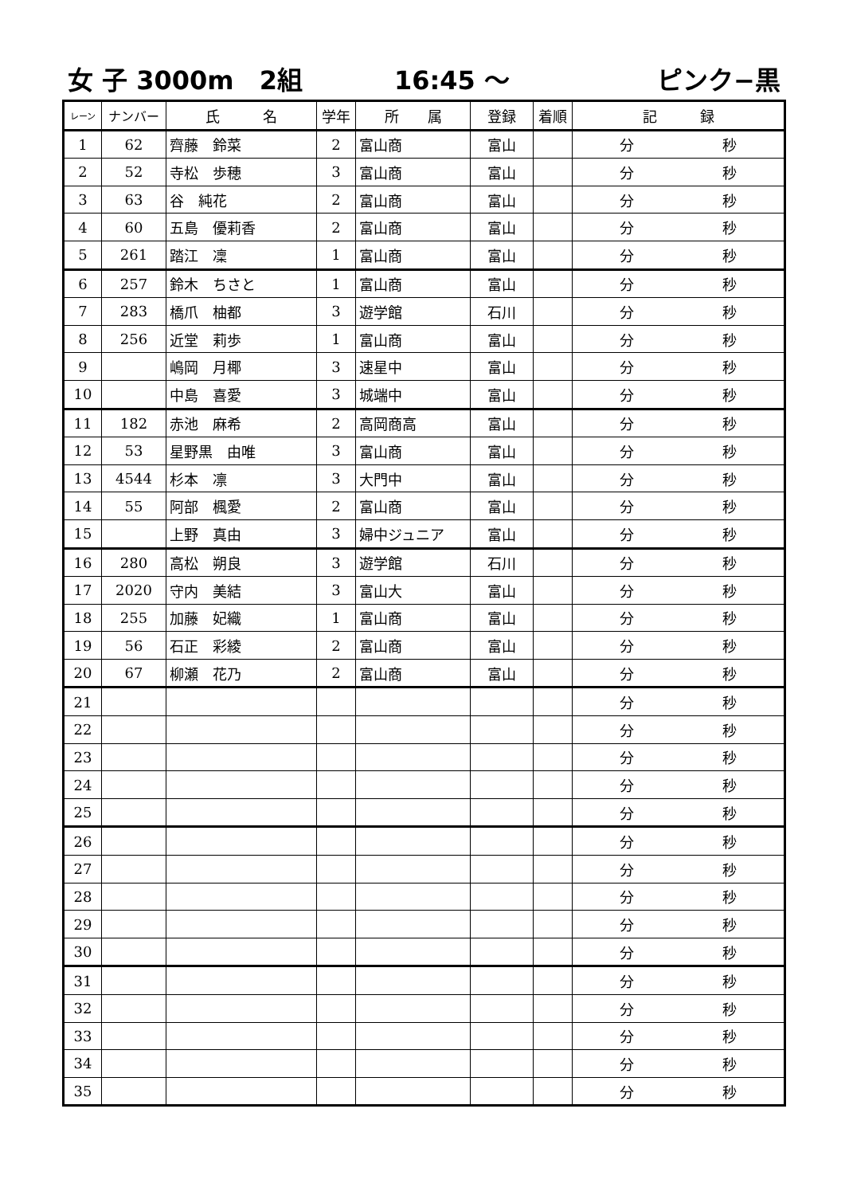女 子 3000m　2組 16:45 ～ ピンク−黒
| レーン | ナンバー | 氏 名 | 学年 | 所 属 | 登録 | 着順 | 記 録 |
| --- | --- | --- | --- | --- | --- | --- | --- |
| 1 | 62 | 齊藤 鈴菜 | 2 | 富山商 | 富山 | | 分 秒 |
| 2 | 52 | 寺松 歩穂 | 3 | 富山商 | 富山 | | 分 秒 |
| 3 | 63 | 谷 純花 | 2 | 富山商 | 富山 | | 分 秒 |
| 4 | 60 | 五島 優莉香 | 2 | 富山商 | 富山 | | 分 秒 |
| 5 | 261 | 踏江 凜 | 1 | 富山商 | 富山 | | 分 秒 |
| 6 | 257 | 鈴木 ちさと | 1 | 富山商 | 富山 | | 分 秒 |
| 7 | 283 | 橋爪 柚都 | 3 | 遊学館 | 石川 | | 分 秒 |
| 8 | 256 | 近堂 莉歩 | 1 | 富山商 | 富山 | | 分 秒 |
| 9 | | 嶋岡 月椰 | 3 | 速星中 | 富山 | | 分 秒 |
| 10 | | 中島 喜愛 | 3 | 城端中 | 富山 | | 分 秒 |
| 11 | 182 | 赤池 麻希 | 2 | 高岡商高 | 富山 | | 分 秒 |
| 12 | 53 | 星野黒 由唯 | 3 | 富山商 | 富山 | | 分 秒 |
| 13 | 4544 | 杉本 凛 | 3 | 大門中 | 富山 | | 分 秒 |
| 14 | 55 | 阿部 楓愛 | 2 | 富山商 | 富山 | | 分 秒 |
| 15 | | 上野 真由 | 3 | 婦中ジュニア | 富山 | | 分 秒 |
| 16 | 280 | 高松 朔良 | 3 | 遊学館 | 石川 | | 分 秒 |
| 17 | 2020 | 守内 美結 | 3 | 富山大 | 富山 | | 分 秒 |
| 18 | 255 | 加藤 妃織 | 1 | 富山商 | 富山 | | 分 秒 |
| 19 | 56 | 石正 彩綾 | 2 | 富山商 | 富山 | | 分 秒 |
| 20 | 67 | 柳瀬 花乃 | 2 | 富山商 | 富山 | | 分 秒 |
| 21 | | | | | | | 分 秒 |
| 22 | | | | | | | 分 秒 |
| 23 | | | | | | | 分 秒 |
| 24 | | | | | | | 分 秒 |
| 25 | | | | | | | 分 秒 |
| 26 | | | | | | | 分 秒 |
| 27 | | | | | | | 分 秒 |
| 28 | | | | | | | 分 秒 |
| 29 | | | | | | | 分 秒 |
| 30 | | | | | | | 分 秒 |
| 31 | | | | | | | 分 秒 |
| 32 | | | | | | | 分 秒 |
| 33 | | | | | | | 分 秒 |
| 34 | | | | | | | 分 秒 |
| 35 | | | | | | | 分 秒 |